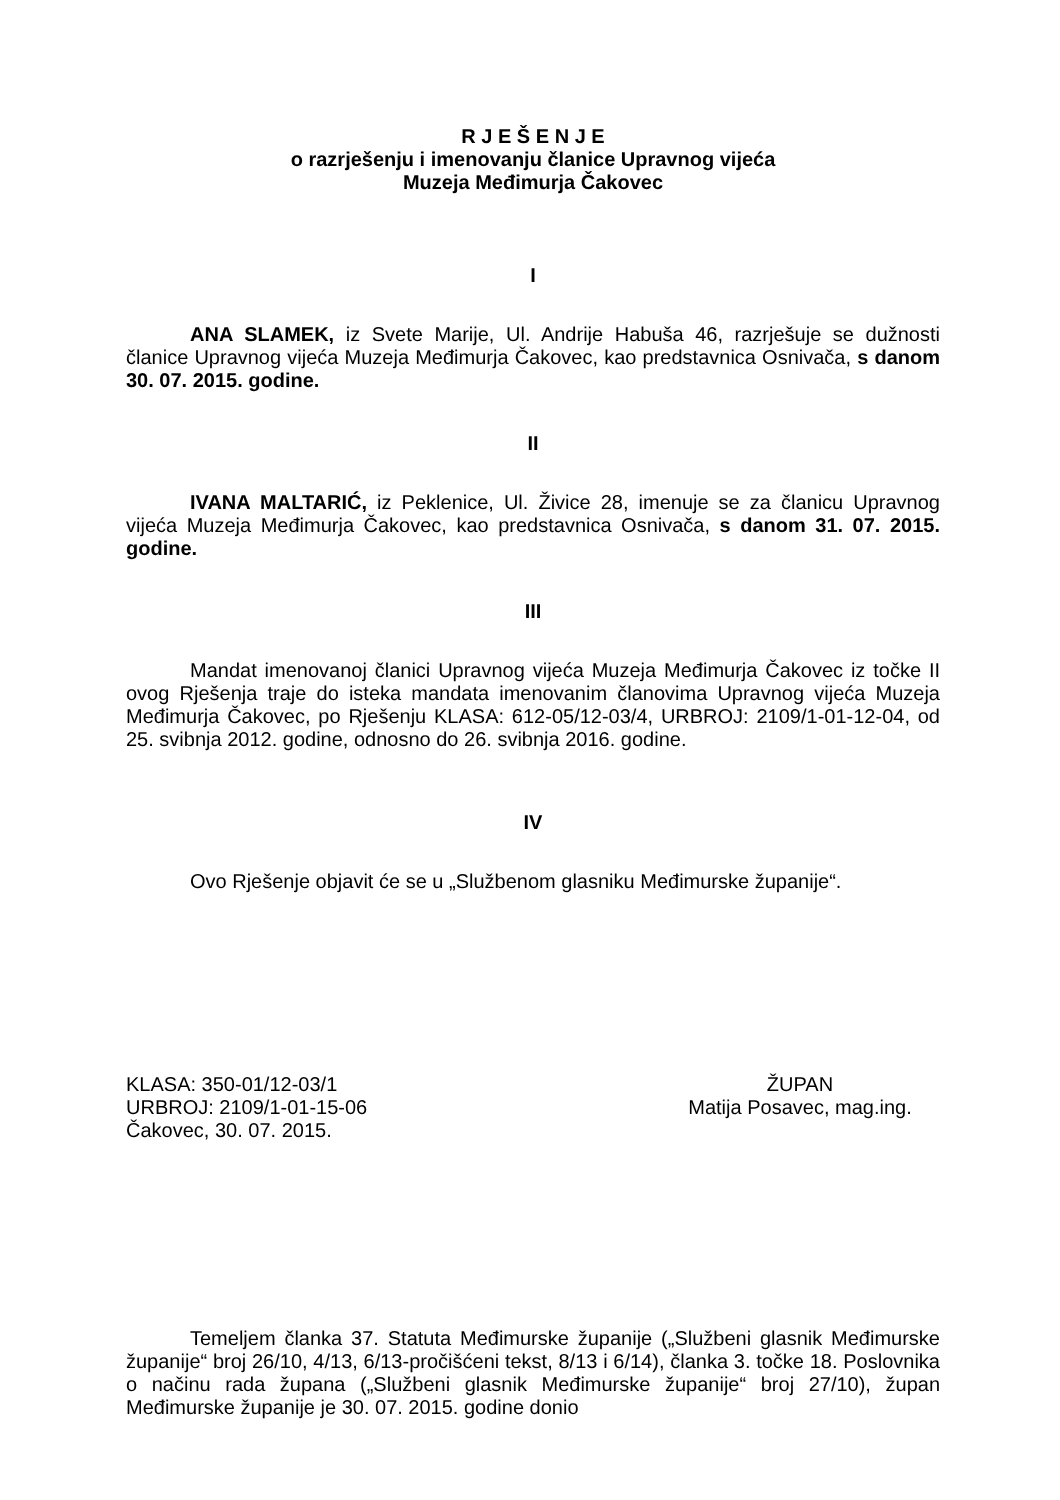R J E Š E N J E
o razrješenju i imenovanju članice Upravnog vijeća
Muzeja Međimurja Čakovec
I
ANA SLAMEK, iz Svete Marije, Ul. Andrije Habuša 46, razrješuje se dužnosti članice Upravnog vijeća Muzeja Međimurja Čakovec, kao predstavnica Osnivača, s danom 30. 07. 2015. godine.
II
IVANA MALTARIĆ, iz Peklenice, Ul. Živice 28, imenuje se za članicu Upravnog vijeća Muzeja Međimurja Čakovec, kao predstavnica Osnivača, s danom 31. 07. 2015. godine.
III
Mandat imenovanoj članici Upravnog vijeća Muzeja Međimurja Čakovec iz točke II ovog Rješenja traje do isteka mandata imenovanim članovima Upravnog vijeća Muzeja Međimurja Čakovec, po Rješenju KLASA: 612-05/12-03/4, URBROJ: 2109/1-01-12-04, od 25. svibnja 2012. godine, odnosno do 26. svibnja 2016. godine.
IV
Ovo Rješenje objavit će se u „Službenom glasniku Međimurske županije“.
KLASA: 350-01/12-03/1
URBROJ: 2109/1-01-15-06
Čakovec, 30. 07. 2015.
ŽUPAN
Matija Posavec, mag.ing.
Temeljem članka 37. Statuta Međimurske županije („Službeni glasnik Međimurske županije“ broj 26/10, 4/13, 6/13-pročišćeni tekst, 8/13 i 6/14), članka 3. točke 18. Poslovnika o načinu rada župana („Službeni glasnik Međimurske županije“ broj 27/10), župan Međimurske županije je 30. 07. 2015. godine donio